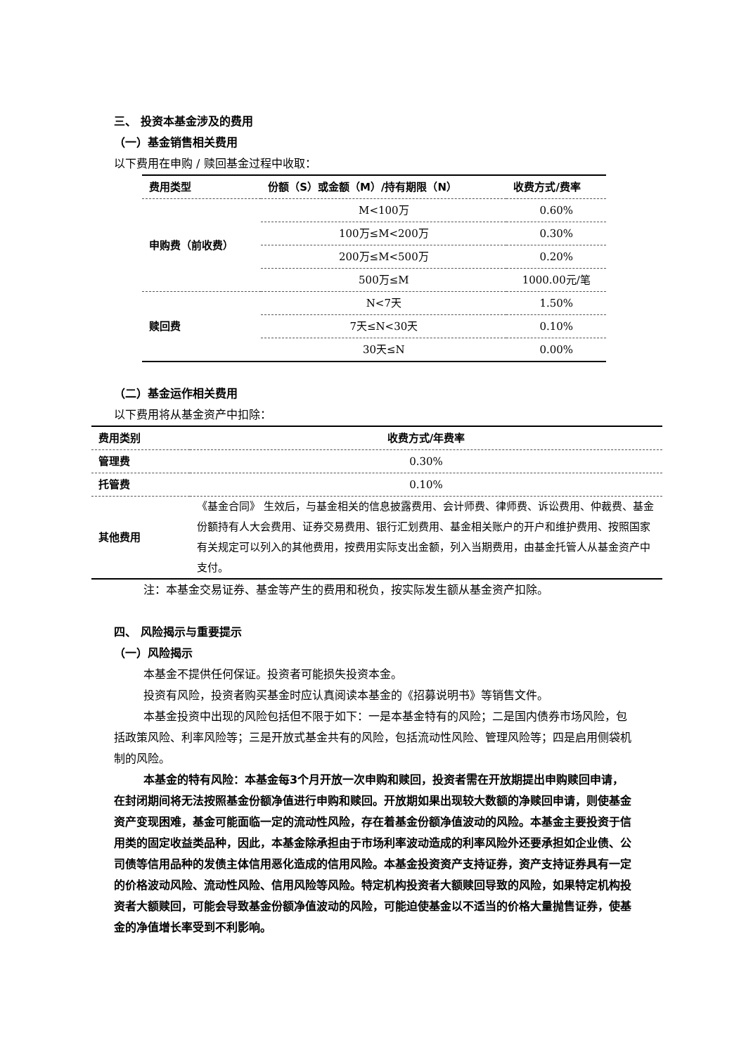三、 投资本基金涉及的费用
（一）基金销售相关费用
以下费用在申购 / 赎回基金过程中收取：
| 费用类型 | 份额（S）或金额（M）/持有期限（N） | 收费方式/费率 |
| --- | --- | --- |
| 申购费（前收费） | M<100万 | 0.60% |
| | 100万≤M<200万 | 0.30% |
| | 200万≤M<500万 | 0.20% |
| | 500万≤M | 1000.00元/笔 |
| 赎回费 | N<7天 | 1.50% |
| | 7天≤N<30天 | 0.10% |
| | 30天≤N | 0.00% |
（二）基金运作相关费用
以下费用将从基金资产中扣除：
| 费用类别 | 收费方式/年费率 |
| --- | --- |
| 管理费 | 0.30% |
| 托管费 | 0.10% |
| 其他费用 | 《基金合同》 生效后，与基金相关的信息披露费用、会计师费、律师费、诉讼费用、仲裁费、基金份额持有人大会费用、证券交易费用、银行汇划费用、基金相关账户的开户和维护费用、按照国家有关规定可以列入的其他费用，按费用实际支出金额，列入当期费用，由基金托管人从基金资产中支付。 |
注：本基金交易证券、基金等产生的费用和税负，按实际发生额从基金资产扣除。
四、 风险揭示与重要提示
（一）风险揭示
本基金不提供任何保证。投资者可能损失投资本金。
投资有风险，投资者购买基金时应认真阅读本基金的《招募说明书》等销售文件。
本基金投资中出现的风险包括但不限于如下：一是本基金特有的风险；二是国内债券市场风险，包括政策风险、利率风险等；三是开放式基金共有的风险，包括流动性风险、管理风险等；四是启用侧袋机制的风险。
本基金的特有风险：本基金每3个月开放一次申购和赎回，投资者需在开放期提出申购赎回申请，在封闭期间将无法按照基金份额净值进行申购和赎回。开放期如果出现较大数额的净赎回申请，则使基金资产变现困难，基金可能面临一定的流动性风险，存在着基金份额净值波动的风险。本基金主要投资于信用类的固定收益类品种，因此，本基金除承担由于市场利率波动造成的利率风险外还要承担如企业债、公司债等信用品种的发债主体信用恶化造成的信用风险。本基金投资资产支持证券，资产支持证券具有一定的价格波动风险、流动性风险、信用风险等风险。特定机构投资者大额赎回导致的风险，如果特定机构投资者大额赎回，可能会导致基金份额净值波动的风险，可能迫使基金以不适当的价格大量抛售证券，使基金的净值增长率受到不利影响。